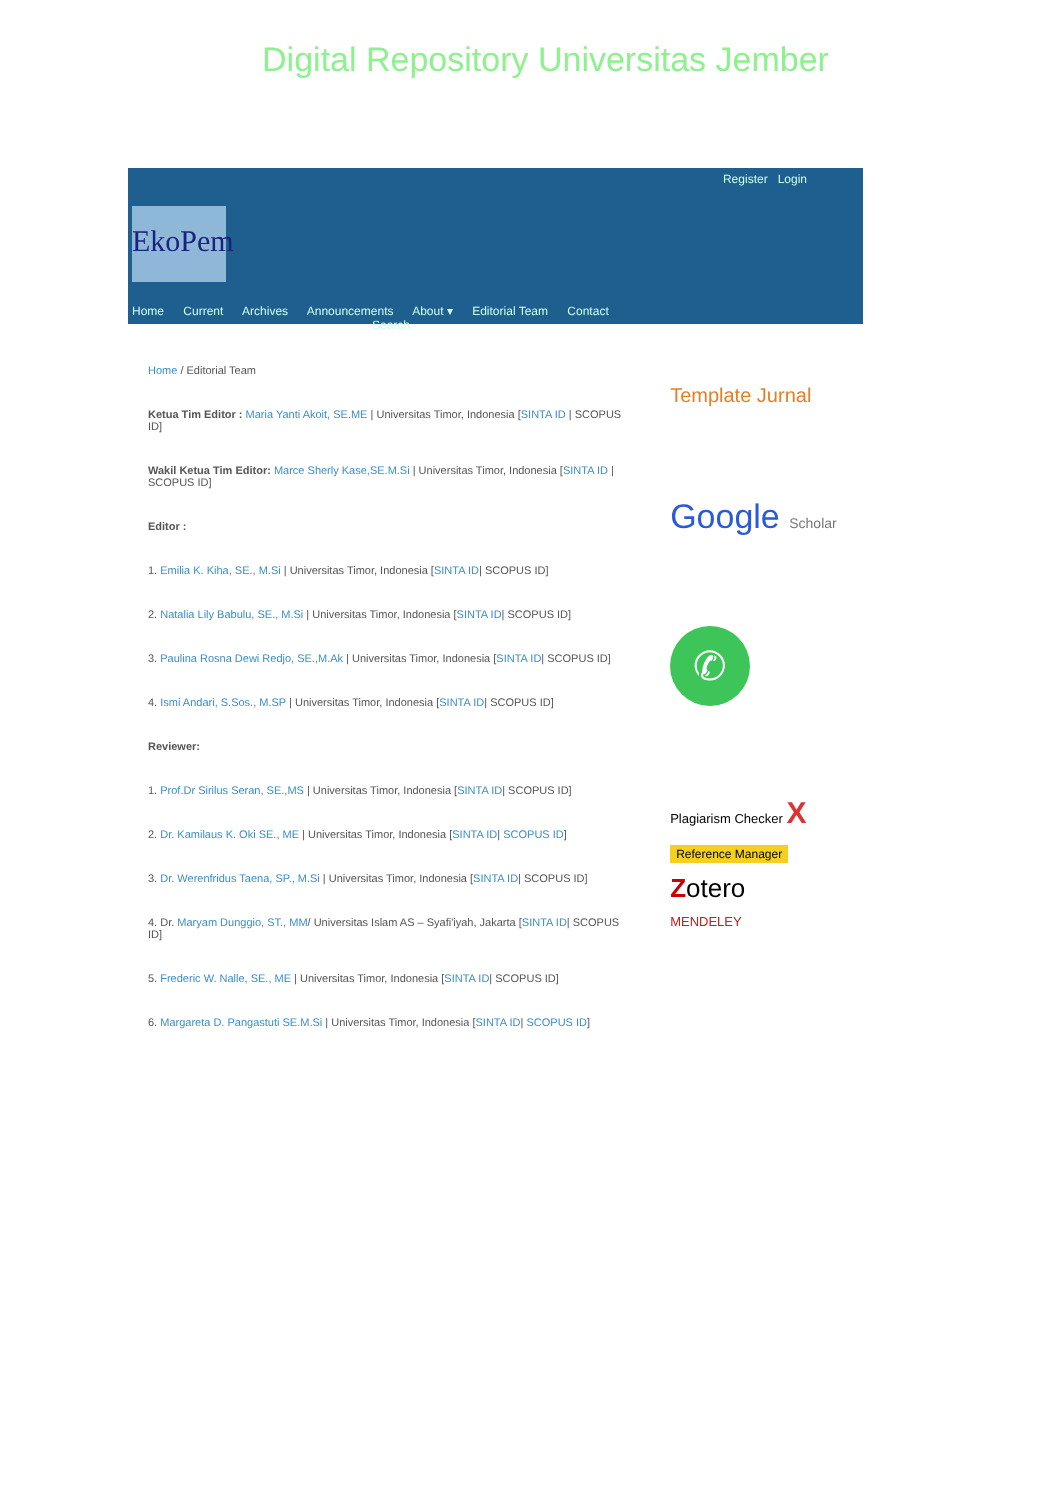Digital Repository Universitas Jember
Register Login
EkoPem
Home Current Archives Announcements About ▾ Editorial Team Contact Search
Home / Editorial Team
Ketua Tim Editor : Maria Yanti Akoit, SE.ME | Universitas Timor, Indonesia [SINTA ID | SCOPUS ID]
Wakil Ketua Tim Editor: Marce Sherly Kase,SE.M.Si | Universitas Timor, Indonesia [SINTA ID | SCOPUS ID]
Editor :
1. Emilia K. Kiha, SE., M.Si | Universitas Timor, Indonesia [SINTA ID| SCOPUS ID]
2. Natalia Lily Babulu, SE., M.Si | Universitas Timor, Indonesia [SINTA ID| SCOPUS ID]
3. Paulina Rosna Dewi Redjo, SE.,M.Ak | Universitas Timor, Indonesia [SINTA ID| SCOPUS ID]
4. Ismi Andari, S.Sos., M.SP | Universitas Timor, Indonesia [SINTA ID| SCOPUS ID]
Reviewer:
1. Prof.Dr Sirilus Seran, SE.,MS | Universitas Timor, Indonesia [SINTA ID| SCOPUS ID]
2. Dr. Kamilaus K. Oki SE., ME | Universitas Timor, Indonesia [SINTA ID| SCOPUS ID]
3. Dr. Werenfridus Taena, SP., M.Si | Universitas Timor, Indonesia [SINTA ID| SCOPUS ID]
4. Dr. Maryam Dunggio, ST., MM/ Universitas Islam AS – Syafi'iyah, Jakarta [SINTA ID| SCOPUS ID]
5. Frederic W. Nalle, SE., ME | Universitas Timor, Indonesia [SINTA ID| SCOPUS ID]
6. Margareta D. Pangastuti SE.M.Si | Universitas Timor, Indonesia [SINTA ID| SCOPUS ID]
Template Jurnal
Google Scholar
✆
Plagiarism Checker X
Reference Manager
Zotero
MENDELEY